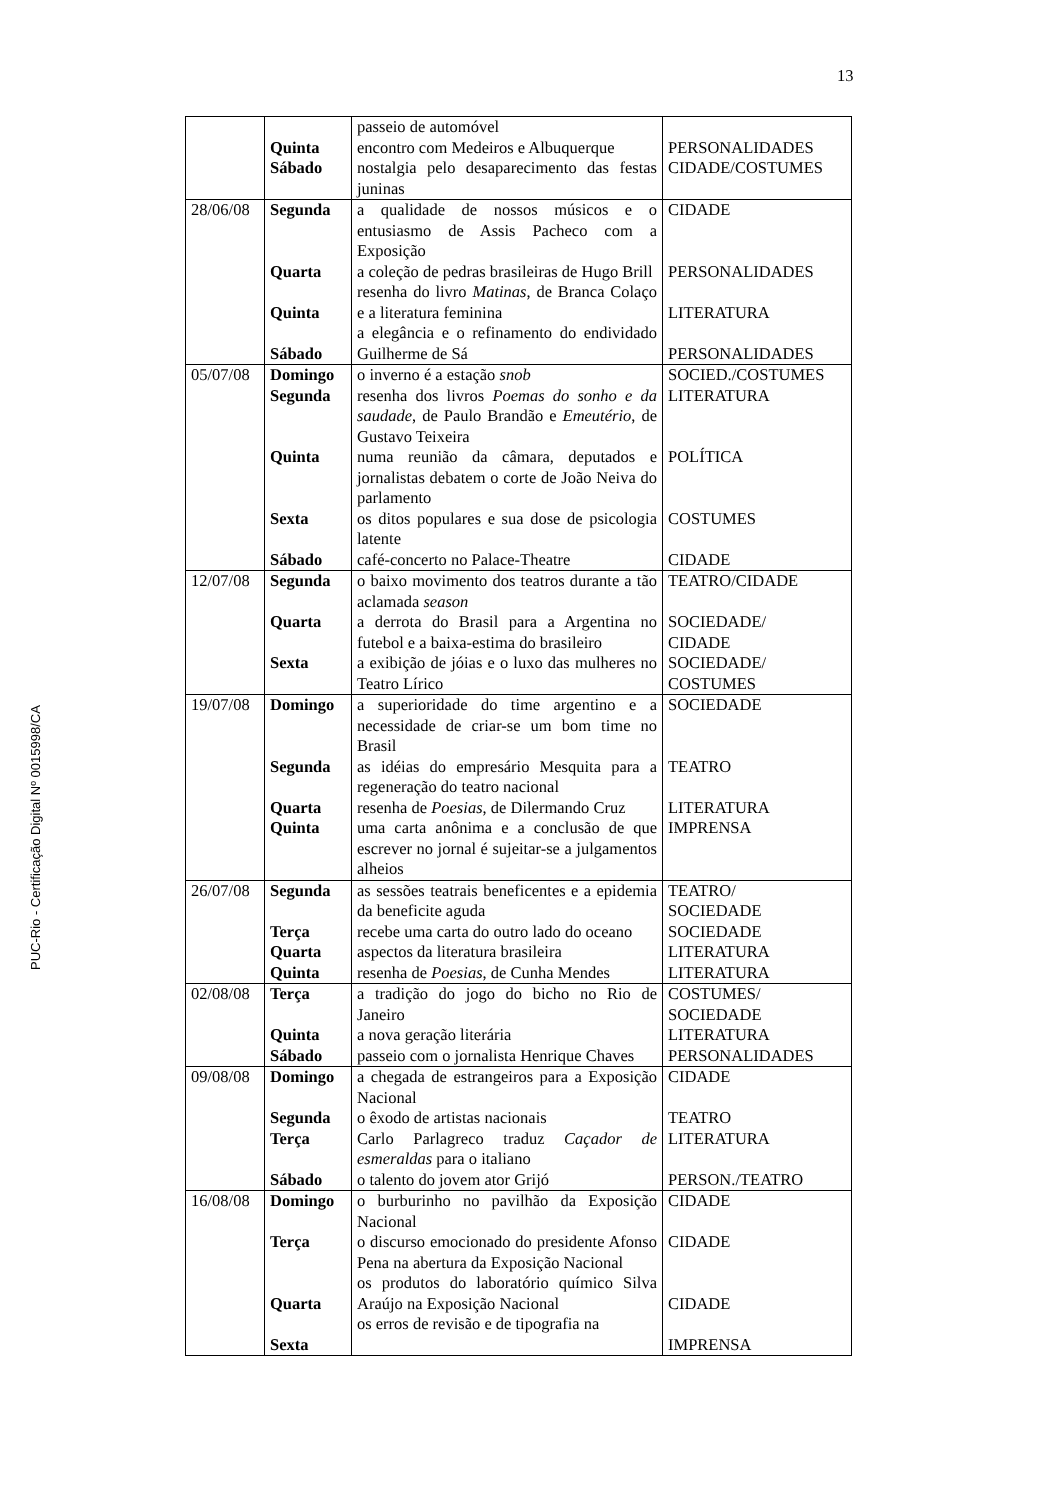13
PUC-Rio - Certificação Digital Nº 0015998/CA
| | Quinta Sábado | passeio de automóvel encontro com Medeiros e Albuquerque nostalgia pelo desaparecimento das festas juninas | PERSONALIDADES CIDADE/COSTUMES |
| 28/06/08 | Segunda Quarta Quinta Sábado | a qualidade de nossos músicos e o entusiasmo de Assis Pacheco com a Exposição a coleção de pedras brasileiras de Hugo Brill resenha do livro Matinas , de Branca Colaço e a literatura feminina a elegância e o refinamento do endividado Guilherme de Sá | CIDADE PERSONALIDADES LITERATURA PERSONALIDADES |
| 05/07/08 | Domingo Segunda Quinta Sexta Sábado | o inverno é a estação snob resenha dos livros Poemas do sonho e da saudade , de Paulo Brandão e Emeutério , de Gustavo Teixeira numa reunião da câmara, deputados e jornalistas debatem o corte de João Neiva do parlamento os ditos populares e sua dose de psicologia latente café-concerto no Palace-Theatre | SOCIED./COSTUMES LITERATURA POLÍTICA COSTUMES CIDADE |
| 12/07/08 | Segunda Quarta Sexta | o baixo movimento dos teatros durante a tão aclamada season a derrota do Brasil para a Argentina no futebol e a baixa-estima do brasileiro a exibição de jóias e o luxo das mulheres no Teatro Lírico | TEATRO/CIDADE SOCIEDADE/ CIDADE SOCIEDADE/ COSTUMES |
| 19/07/08 | Domingo Segunda Quarta Quinta | a superioridade do time argentino e a necessidade de criar-se um bom time no Brasil as idéias do empresário Mesquita para a regeneração do teatro nacional resenha de Poesias , de Dilermando Cruz uma carta anônima e a conclusão de que escrever no jornal é sujeitar-se a julgamentos alheios | SOCIEDADE TEATRO LITERATURA IMPRENSA |
| 26/07/08 | Segunda Terça Quarta Quinta | as sessões teatrais beneficentes e a epidemia da beneficite aguda recebe uma carta do outro lado do oceano aspectos da literatura brasileira resenha de Poesias , de Cunha Mendes | TEATRO/ SOCIEDADE SOCIEDADE LITERATURA LITERATURA |
| 02/08/08 | Terça Quinta Sábado | a tradição do jogo do bicho no Rio de Janeiro a nova geração literária passeio com o jornalista Henrique Chaves | COSTUMES/ SOCIEDADE LITERATURA PERSONALIDADES |
| 09/08/08 | Domingo Segunda Terça Sábado | a chegada de estrangeiros para a Exposição Nacional o êxodo de artistas nacionais Carlo Parlagreco traduz Caçador de esmeraldas para o italiano o talento do jovem ator Grijó | CIDADE TEATRO LITERATURA PERSON./TEATRO |
| 16/08/08 | Domingo Terça Quarta Sexta | o burburinho no pavilhão da Exposição Nacional o discurso emocionado do presidente Afonso Pena na abertura da Exposição Nacional os produtos do laboratório químico Silva Araújo na Exposição Nacional os erros de revisão e de tipografia na | CIDADE CIDADE CIDADE IMPRENSA |